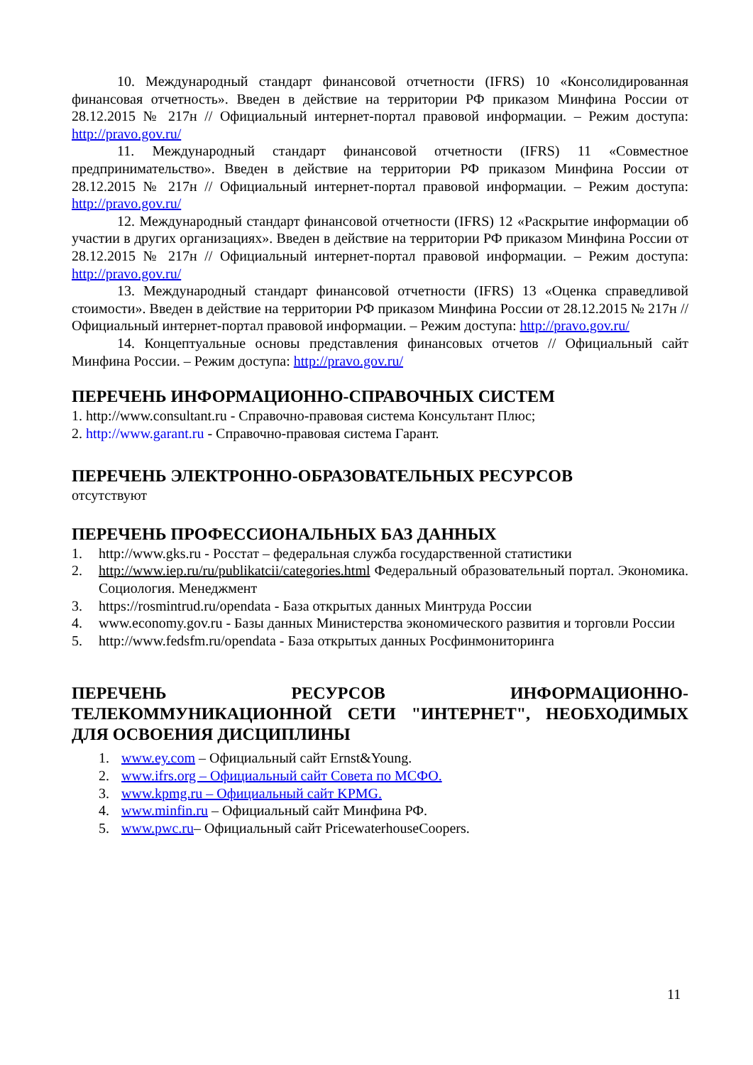10. Международный стандарт финансовой отчетности (IFRS) 10 «Консолидированная финансовая отчетность». Введен в действие на территории РФ приказом Минфина России от 28.12.2015 № 217н // Официальный интернет-портал правовой информации. – Режим доступа: http://pravo.gov.ru/
11. Международный стандарт финансовой отчетности (IFRS) 11 «Совместное предпринимательство». Введен в действие на территории РФ приказом Минфина России от 28.12.2015 № 217н // Официальный интернет-портал правовой информации. – Режим доступа: http://pravo.gov.ru/
12. Международный стандарт финансовой отчетности (IFRS) 12 «Раскрытие информации об участии в других организациях». Введен в действие на территории РФ приказом Минфина России от 28.12.2015 № 217н // Официальный интернет-портал правовой информации. – Режим доступа: http://pravo.gov.ru/
13. Международный стандарт финансовой отчетности (IFRS) 13 «Оценка справедливой стоимости». Введен в действие на территории РФ приказом Минфина России от 28.12.2015 № 217н // Официальный интернет-портал правовой информации. – Режим доступа: http://pravo.gov.ru/
14. Концептуальные основы представления финансовых отчетов // Официальный сайт Минфина России. – Режим доступа: http://pravo.gov.ru/
ПЕРЕЧЕНЬ ИНФОРМАЦИОННО-СПРАВОЧНЫХ СИСТЕМ
1. http://www.consultant.ru - Справочно-правовая система Консультант Плюс;
2. http://www.garant.ru - Справочно-правовая система Гарант.
ПЕРЕЧЕНЬ ЭЛЕКТРОННО-ОБРАЗОВАТЕЛЬНЫХ РЕСУРСОВ
отсутствуют
ПЕРЕЧЕНЬ ПРОФЕССИОНАЛЬНЫХ БАЗ ДАННЫХ
1. http://www.gks.ru - Росстат – федеральная служба государственной статистики
2. http://www.iep.ru/ru/publikatcii/categories.html Федеральный образовательный портал. Экономика. Социология. Менеджмент
3. https://rosmintrud.ru/opendata - База открытых данных Минтруда России
4. www.economy.gov.ru - Базы данных Министерства экономического развития и торговли России
5. http://www.fedsfm.ru/opendata - База открытых данных Росфинмониторинга
ПЕРЕЧЕНЬ РЕСУРСОВ ИНФОРМАЦИОННО-ТЕЛЕКОММУНИКАЦИОННОЙ СЕТИ "ИНТЕРНЕТ", НЕОБХОДИМЫХ ДЛЯ ОСВОЕНИЯ ДИСЦИПЛИНЫ
1. www.ey.com – Официальный сайт Ernst&Young.
2. www.ifrs.org – Официальный сайт Совета по МСФО.
3. www.kpmg.ru – Официальный сайт KPMG.
4. www.minfin.ru – Официальный сайт Минфина РФ.
5. www.pwc.ru– Официальный сайт PricewaterhouseCoopers.
11